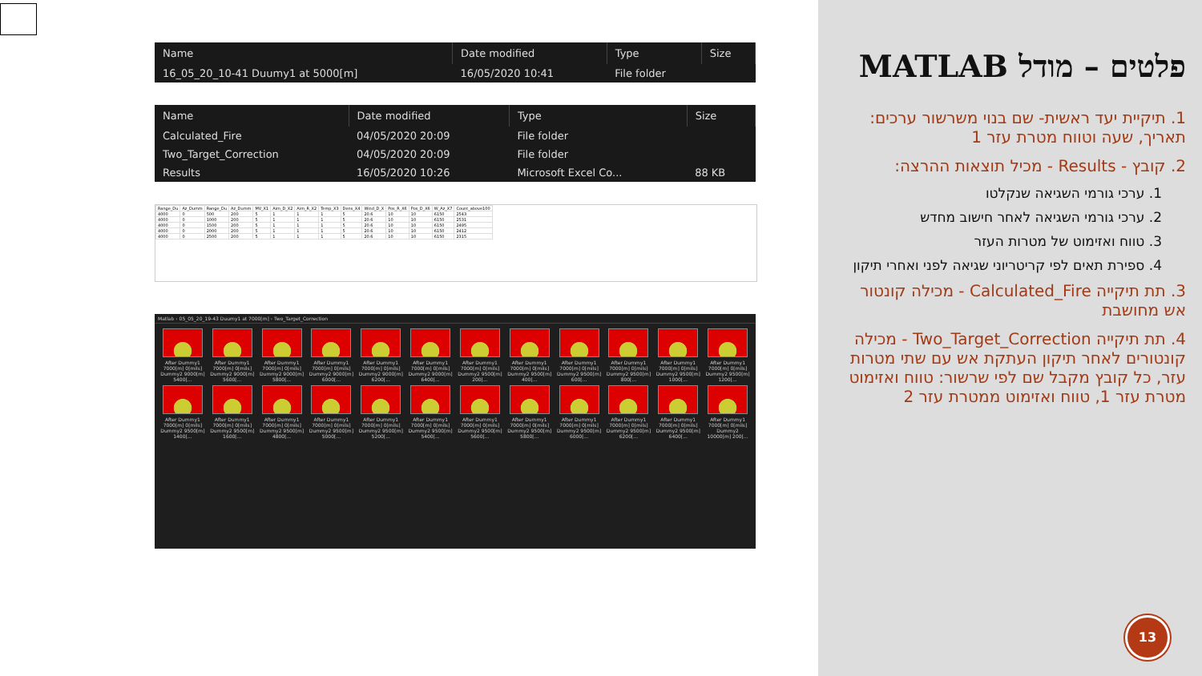| Name | Date modified | Type | Size |
| --- | --- | --- | --- |
| 16_05_20_10-41 Duumy1 at 5000[m] | 16/05/2020 10:41 | File folder | |
| Name | Date modified | Type | Size |
| --- | --- | --- | --- |
| Calculated_Fire | 04/05/2020 20:09 | File folder | |
| Two_Target_Correction | 04/05/2020 20:09 | File folder | |
| Results | 16/05/2020 10:26 | Microsoft Excel Co... | 88 KB |
| Range_Du | Az_Dumm | Range_Du | Az_Dumm | MV_X1 | Aim_D_X2 | Aim_R_X2 | Temp_X3 | Dens_X4 | Wind_D_X | Pos_R_X6 | Pos_D_X6 | W_Az_X7 | Count_above100 |
| --- | --- | --- | --- | --- | --- | --- | --- | --- | --- | --- | --- | --- | --- |
| 4000 | 0 | 500 | 200 | 5 | 1 | 1 | 1 | 5 | 20.6 | 10 | 10 | 6150 | 2543 |
| 4000 | 0 | 1000 | 200 | 5 | 1 | 1 | 1 | 5 | 20.6 | 10 | 10 | 6150 | 2531 |
| 4000 | 0 | 1500 | 200 | 5 | 1 | 1 | 1 | 5 | 20.6 | 10 | 10 | 6150 | 2495 |
| 4000 | 0 | 2000 | 200 | 5 | 1 | 1 | 1 | 5 | 20.6 | 10 | 10 | 6150 | 2412 |
| 4000 | 0 | 2500 | 200 | 5 | 1 | 1 | 1 | 5 | 20.6 | 10 | 10 | 6150 | 2315 |
Matlab › 05_05_20_19-43 Duumy1 at 7000[m] › Two_Target_Correction
After Dummy1 7000[m] 0[mils] Dummy2 9000[m] 5400[...
After Dummy1 7000[m] 0[mils] Dummy2 9000[m] 5600[...
After Dummy1 7000[m] 0[mils] Dummy2 9000[m] 5800[...
After Dummy1 7000[m] 0[mils] Dummy2 9000[m] 6000[...
After Dummy1 7000[m] 0[mils] Dummy2 9000[m] 6200[...
After Dummy1 7000[m] 0[mils] Dummy2 9000[m] 6400[...
After Dummy1 7000[m] 0[mils] Dummy2 9500[m] 200[...
After Dummy1 7000[m] 0[mils] Dummy2 9500[m] 400[...
After Dummy1 7000[m] 0[mils] Dummy2 9500[m] 600[...
After Dummy1 7000[m] 0[mils] Dummy2 9500[m] 800[...
After Dummy1 7000[m] 0[mils] Dummy2 9500[m] 1000[...
After Dummy1 7000[m] 0[mils] Dummy2 9500[m] 1200[...
After Dummy1 7000[m] 0[mils] Dummy2 9500[m] 1400[...
After Dummy1 7000[m] 0[mils] Dummy2 9500[m] 1600[...
After Dummy1 7000[m] 0[mils] Dummy2 9500[m] 4800[...
After Dummy1 7000[m] 0[mils] Dummy2 9500[m] 5000[...
After Dummy1 7000[m] 0[mils] Dummy2 9500[m] 5200[...
After Dummy1 7000[m] 0[mils] Dummy2 9500[m] 5400[...
After Dummy1 7000[m] 0[mils] Dummy2 9500[m] 5600[...
After Dummy1 7000[m] 0[mils] Dummy2 9500[m] 5800[...
After Dummy1 7000[m] 0[mils] Dummy2 9500[m] 6000[...
After Dummy1 7000[m] 0[mils] Dummy2 9500[m] 6200[...
After Dummy1 7000[m] 0[mils] Dummy2 9500[m] 6400[...
After Dummy1 7000[m] 0[mils] Dummy2 10000[m] 200[...
פלטים – מודל MATLAB
1. תיקיית יעד ראשית- שם בנוי משרשור ערכים: תאריך, שעה וטווח מטרת עזר 1
2. קובץ - Results - מכיל תוצאות ההרצה:
1. ערכי גורמי השגיאה שנקלטו
2. ערכי גורמי השגיאה לאחר חישוב מחדש
3. טווח ואזימוט של מטרות העזר
4. ספירת תאים לפי קריטריוני שגיאה לפני ואחרי תיקון
3. תת תיקייה Calculated_Fire - מכילה קונטור אש מחושבת
4. תת תיקייה Two_Target_Correction - מכילה קונטורים לאחר תיקון העתקת אש עם שתי מטרות עזר, כל קובץ מקבל שם לפי שרשור: טווח ואזימוט מטרת עזר 1, טווח ואזימוט ממטרת עזר 2
13